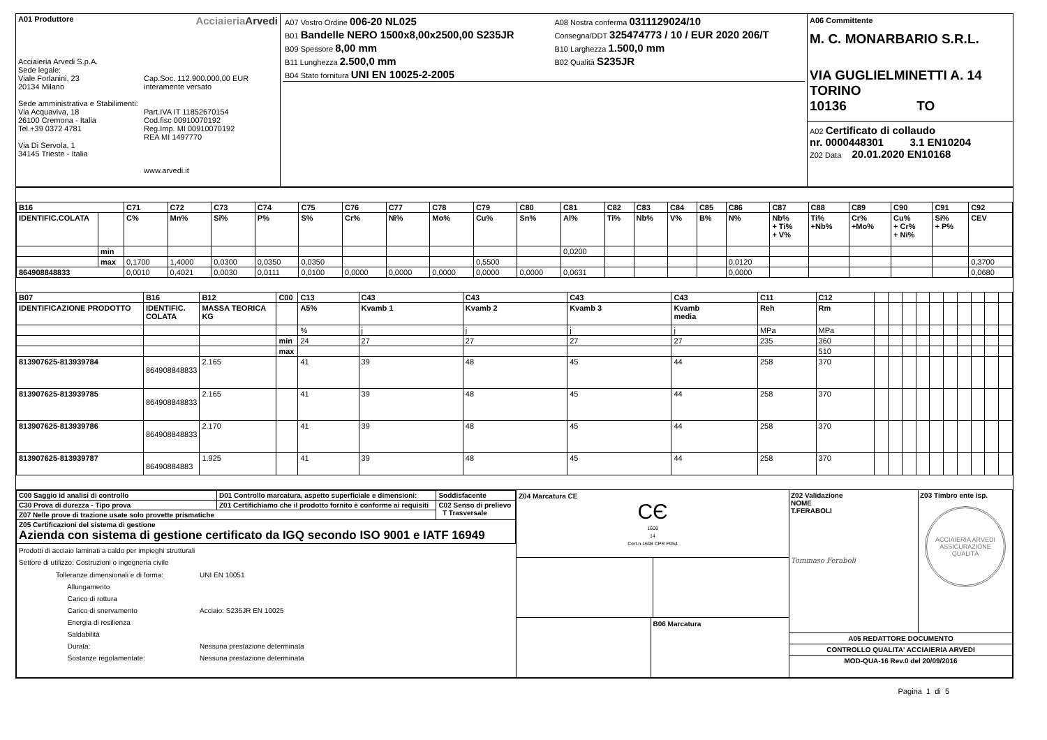| A01 Produttore Acciaieria Arvedi Acciaieria Arvedi S.p.A. Sede legale: Viale Forlanini, 23 20134 Milano Sede amministrativa e Stabilimenti: Via Acquaviva, 18 26100 Cremona - Italia Tel.+39 0372 4781 Via Di Servola, 1 34145 Trieste - Italia Cap.Soc. 112.900.000,00 EUR interamente versato Part.IVA IT 11852670154 Cod.fisc 00910070192 Reg.Imp. MI 00910070192 REA MI 1497770 www.arvedi.it | / A07 Vostro Ordine 006-20 NL025 / A08 Nostra conferma 0311129024/10 / / B01 Bandelle NERO 1500x8,00x2500,00 S235JR / Consegna/DDT 325474773 / 10 / EUR 2020 206/T / / B09 Spessore 8,00 mm / B10 Larghezza 1.500,0 mm / / B11 Lunghezza 2.500,0 mm / B02 Qualità S235JR / / B04 Stato fornitura UNI EN 10025-2-2005 / / | A06 Committente M. C. MONARBARIO S.R.L. VIA GUGLIELMINETTI A. 14 TORINO 10136 TO A02 Certificato di collaudo nr. 0000448301 3.1 EN10204 Z02 Data 20.01.2020 EN10168 |
| B16 | | C71 | C72 | C73 | C74 | C75 | C76 | C77 | C78 | C79 | C80 | C81 | C82 | C83 | C84 | C85 | C86 | C87 | C88 | C89 | C90 | C91 | C92 |
| IDENTIFIC.COLATA | | C% | Mn% | Si% | P% | S% | Cr% | Ni% | Mo% | Cu% | Sn% | Al% | Ti% | Nb% | V% | B% | N% | Nb% + Ti% + V% | Ti% +Nb% | Cr% +Mo% | Cu% + Cr% + Ni% | Si% + P% | CEV |
| | min | | | | | | | | | | | 0,0200 | | | | | | | | | | | |
| | max | 0,1700 | 1,4000 | 0,0300 | 0,0350 | 0,0350 | | | | 0,5500 | | | | | | | 0,0120 | | | | | | 0,3700 |
| 864908848833 | | 0,0010 | 0,4021 | 0,0030 | 0,0111 | 0,0100 | 0,0000 | 0,0000 | 0,0000 | 0,0000 | 0,0000 | 0,0631 | | | | | 0,0000 | | | | | | 0,0680 |
| B07 | B16 | B12 | C00 | C13 | C43 | C43 | C43 | C43 | C11 | C12 | | | | | | | | | | |
| IDENTIFICAZIONE PRODOTTO | IDENTIFIC. COLATA | MASSA TEORICA KG | | A5% | Kvamb 1 | Kvamb 2 | Kvamb 3 | Kvamb media | Reh | Rm | | | | | | | | | | |
| | | | | % | j | j | j | j | MPa | MPa | | | | | | | | | | |
| | | | min | 24 | 27 | 27 | 27 | 27 | 235 | 360 | | | | | | | | | | |
| | | | max | | | | | | | 510 | | | | | | | | | | |
| 813907625-813939784 | 864908848833 | 2.165 | | 41 | 39 | 48 | 45 | 44 | 258 | 370 | | | | | | | | | | |
| 813907625-813939785 | 864908848833 | 2.165 | | 41 | 39 | 48 | 45 | 44 | 258 | 370 | | | | | | | | | | |
| 813907625-813939786 | 864908848833 | 2.170 | | 41 | 39 | 48 | 45 | 44 | 258 | 370 | | | | | | | | | | |
| 813907625-813939787 | 86490884883 | 1.925 | | 41 | 39 | 48 | 45 | 44 | 258 | 370 | | | | | | | | | | |
| / C00 Saggio id analisi di controllo / D01 Controllo marcatura, aspetto superficiale e dimensioni: / Soddisfacente / / C30 Prova di durezza - Tipo prova / Z01 Certifichiamo che il prodotto fornito è conforme ai requisiti / C02 Senso di prelievo T Trasversale / / Z07 Nelle prove di trazione usate solo provette prismatiche / / / / Z05 Certificazioni del sistema di gestione Azienda con sistema di gestione certificato da IGQ secondo ISO 9001 e IATF 16949 / / / / Prodotti di acciaio laminati a caldo per impieghi strutturali Settore di utilizzo: Costruzioni o ingegneria civile / Tolleranze dimensionali e di forma: Allungamento Carico di rottura Carico di snervamento Energia di resilienza Saldabilità Durata: Sostanze regolamentate: / UNI EN 10051 Acciaio: S235JR EN 10025 Nessuna prestazione determinata Nessuna prestazione determinata / / / / | Z04 Marcatura CE CЄ 1608 14 Cert.n.1608 CPR P054 B06 Marcatura | Z02 Validazione NOME T.FERABOLI Tommaso Feraboli Z03 Timbro ente isp. ACCIAIERIA ARVEDI ASSICURAZIONE QUALITÀ A05 REDATTORE DOCUMENTO CONTROLLO QUALITA' ACCIAIERIA ARVEDI MOD-QUA-16 Rev.0 del 20/09/2016 |
Pagina 1 di 5